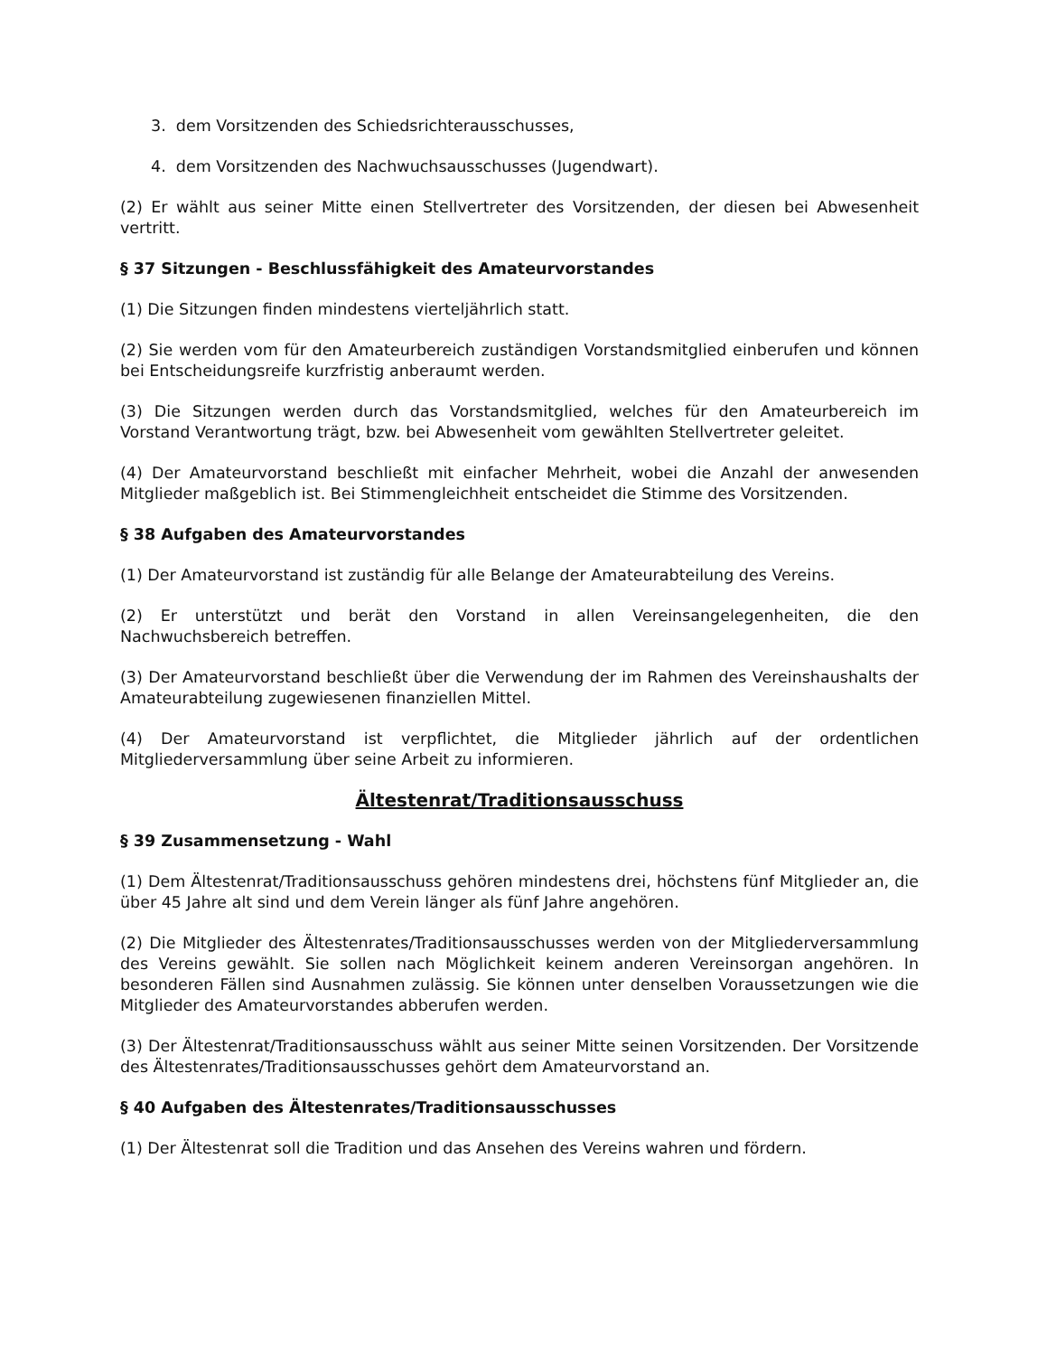3. dem Vorsitzenden des Schiedsrichterausschusses,
4. dem Vorsitzenden des Nachwuchsausschusses (Jugendwart).
(2) Er wählt aus seiner Mitte einen Stellvertreter des Vorsitzenden, der diesen bei Abwesenheit vertritt.
§ 37 Sitzungen - Beschlussfähigkeit des Amateurvorstandes
(1) Die Sitzungen finden mindestens vierteljährlich statt.
(2) Sie werden vom für den Amateurbereich zuständigen Vorstandsmitglied einberufen und können bei Entscheidungsreife kurzfristig anberaumt werden.
(3) Die Sitzungen werden durch das Vorstandsmitglied, welches für den Amateurbereich im Vorstand Verantwortung trägt, bzw. bei Abwesenheit vom gewählten Stellvertreter geleitet.
(4) Der Amateurvorstand beschließt mit einfacher Mehrheit, wobei die Anzahl der anwesenden Mitglieder maßgeblich ist. Bei Stimmengleichheit entscheidet die Stimme des Vorsitzenden.
§ 38 Aufgaben des Amateurvorstandes
(1) Der Amateurvorstand ist zuständig für alle Belange der Amateurabteilung des Vereins.
(2) Er unterstützt und berät den Vorstand in allen Vereinsangelegenheiten, die den Nachwuchsbereich betreffen.
(3) Der Amateurvorstand beschließt über die Verwendung der im Rahmen des Vereinshaushalts der Amateurabteilung zugewiesenen finanziellen Mittel.
(4) Der Amateurvorstand ist verpflichtet, die Mitglieder jährlich auf der ordentlichen Mitgliederversammlung über seine Arbeit zu informieren.
Ältestenrat/Traditionsausschuss
§ 39 Zusammensetzung - Wahl
(1) Dem Ältestenrat/Traditionsausschuss gehören mindestens drei, höchstens fünf Mitglieder an, die über 45 Jahre alt sind und dem Verein länger als fünf Jahre angehören.
(2) Die Mitglieder des Ältestenrates/Traditionsausschusses werden von der Mitgliederversammlung des Vereins gewählt. Sie sollen nach Möglichkeit keinem anderen Vereinsorgan angehören. In besonderen Fällen sind Ausnahmen zulässig. Sie können unter denselben Voraussetzungen wie die Mitglieder des Amateurvorstandes abberufen werden.
(3) Der Ältestenrat/Traditionsausschuss wählt aus seiner Mitte seinen Vorsitzenden. Der Vorsitzende des Ältestenrates/Traditionsausschusses gehört dem Amateurvorstand an.
§ 40 Aufgaben des Ältestenrates/Traditionsausschusses
(1) Der Ältestenrat soll die Tradition und das Ansehen des Vereins wahren und fördern.